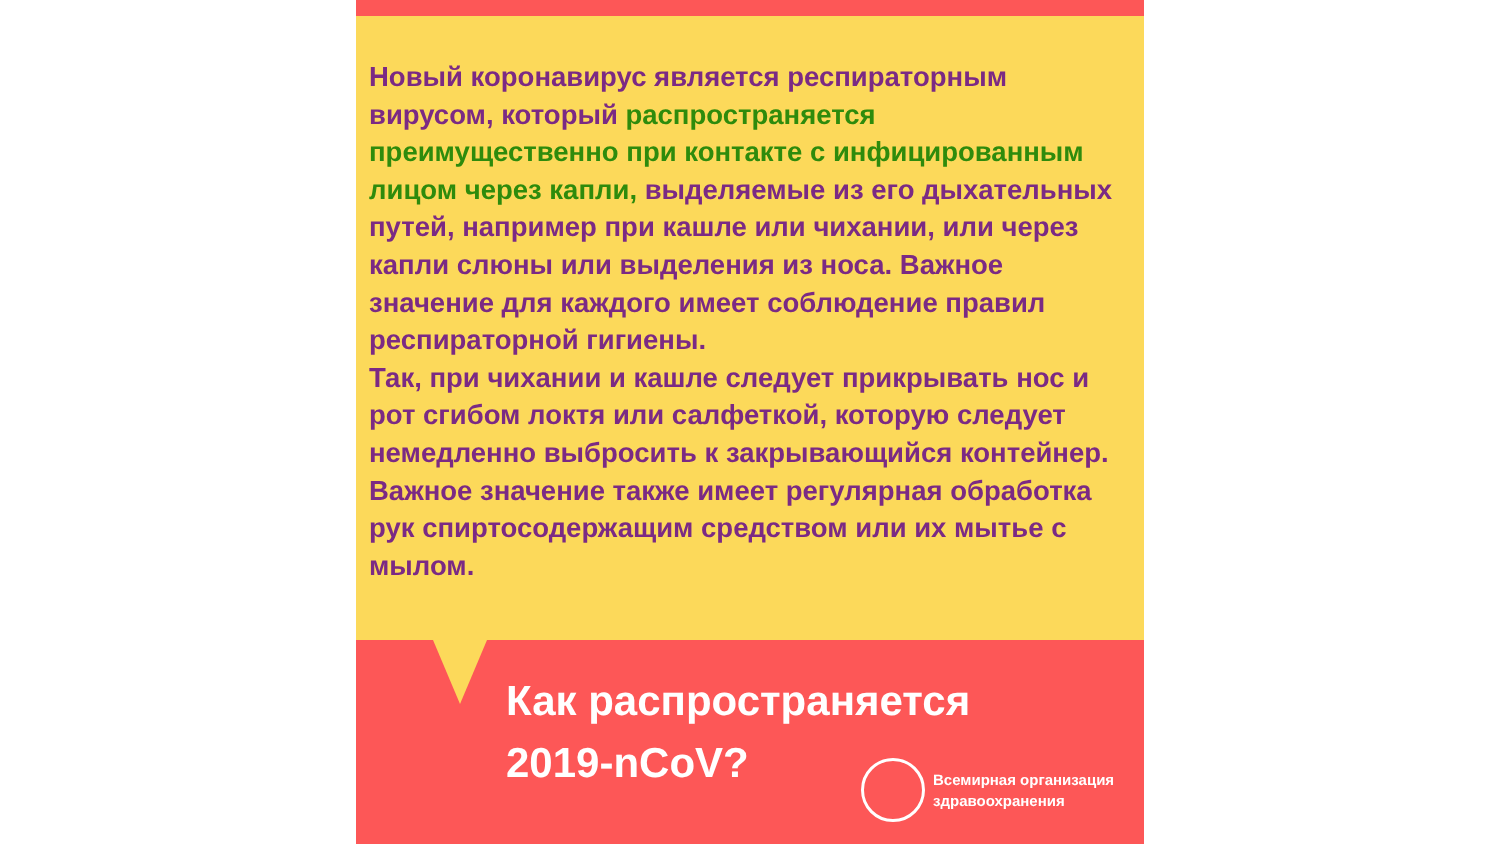Новый коронавирус является респираторным вирусом, который распространяется преимущественно при контакте с инфицированным лицом через капли, выделяемые из его дыхательных путей, например при кашле или чихании, или через капли слюны или выделения из носа. Важное значение для каждого имеет соблюдение правил респираторной гигиены.
Так, при чихании и кашле следует прикрывать нос и рот сгибом локтя или салфеткой, которую следует немедленно выбросить к закрывающийся контейнер. Важное значение также имеет регулярная обработка рук спиртосодержащим средством или их мытье с мылом.
Как распространяется
2019-nCoV?
Всемирная организация
здравоохранения